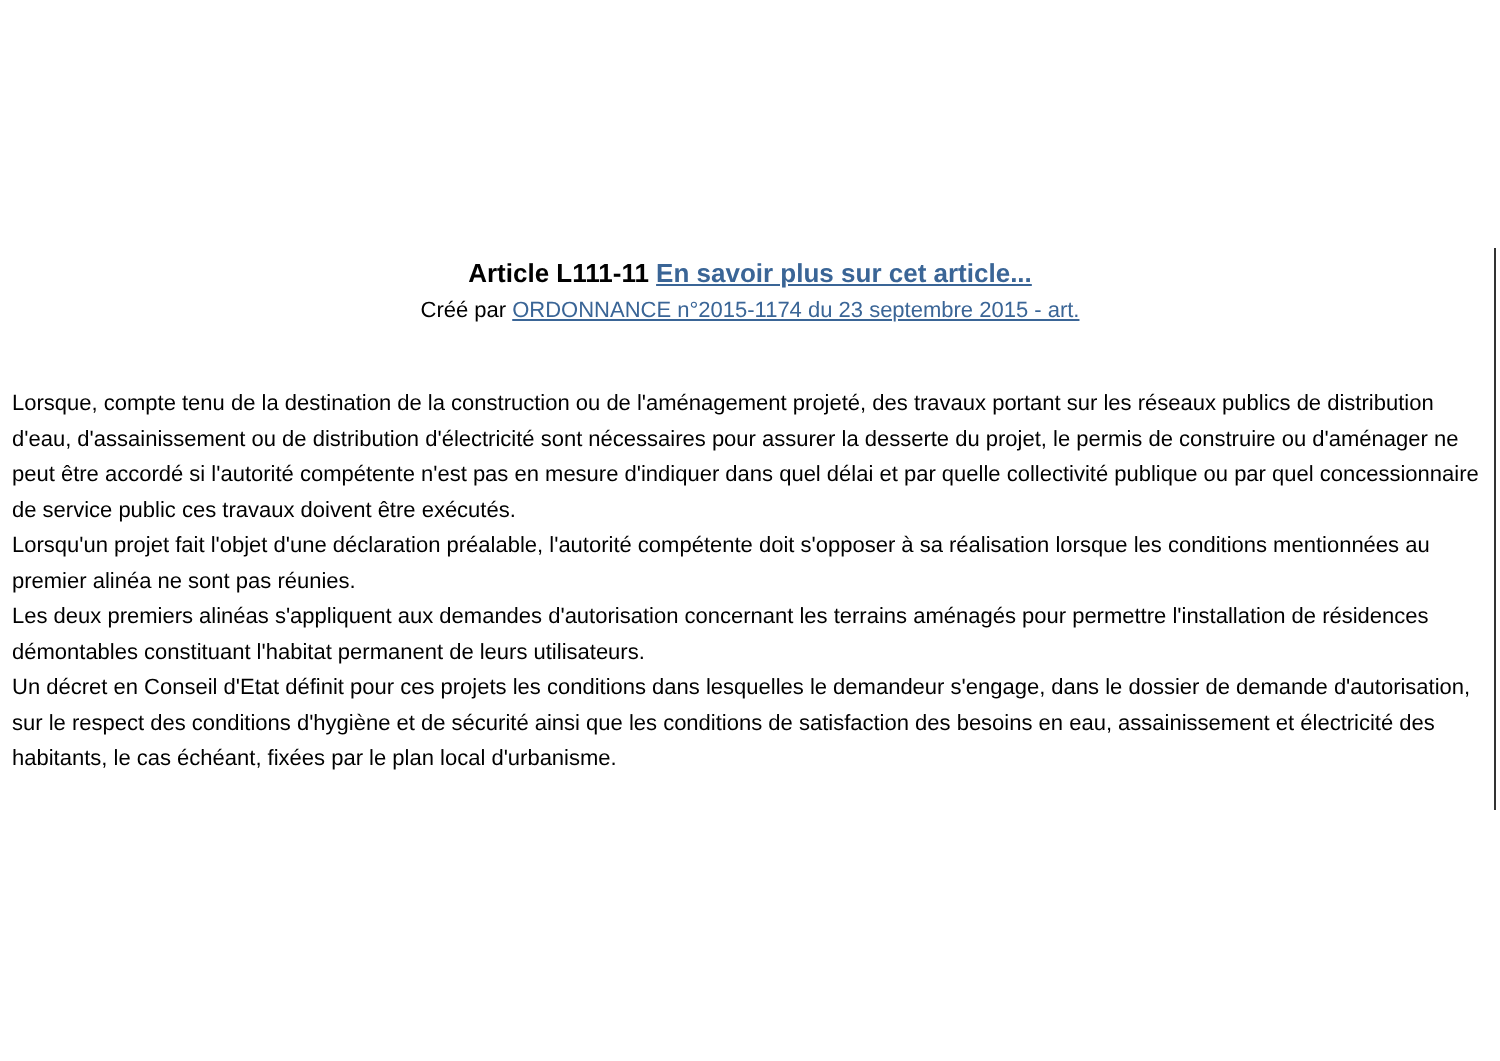Article L111-11 En savoir plus sur cet article...
Créé par ORDONNANCE n°2015-1174 du 23 septembre 2015 - art.
Lorsque, compte tenu de la destination de la construction ou de l'aménagement projeté, des travaux portant sur les réseaux publics de distribution d'eau, d'assainissement ou de distribution d'électricité sont nécessaires pour assurer la desserte du projet, le permis de construire ou d'aménager ne peut être accordé si l'autorité compétente n'est pas en mesure d'indiquer dans quel délai et par quelle collectivité publique ou par quel concessionnaire de service public ces travaux doivent être exécutés.
Lorsqu'un projet fait l'objet d'une déclaration préalable, l'autorité compétente doit s'opposer à sa réalisation lorsque les conditions mentionnées au premier alinéa ne sont pas réunies.
Les deux premiers alinéas s'appliquent aux demandes d'autorisation concernant les terrains aménagés pour permettre l'installation de résidences démontables constituant l'habitat permanent de leurs utilisateurs.
Un décret en Conseil d'Etat définit pour ces projets les conditions dans lesquelles le demandeur s'engage, dans le dossier de demande d'autorisation, sur le respect des conditions d'hygiène et de sécurité ainsi que les conditions de satisfaction des besoins en eau, assainissement et électricité des habitants, le cas échéant, fixées par le plan local d'urbanisme.